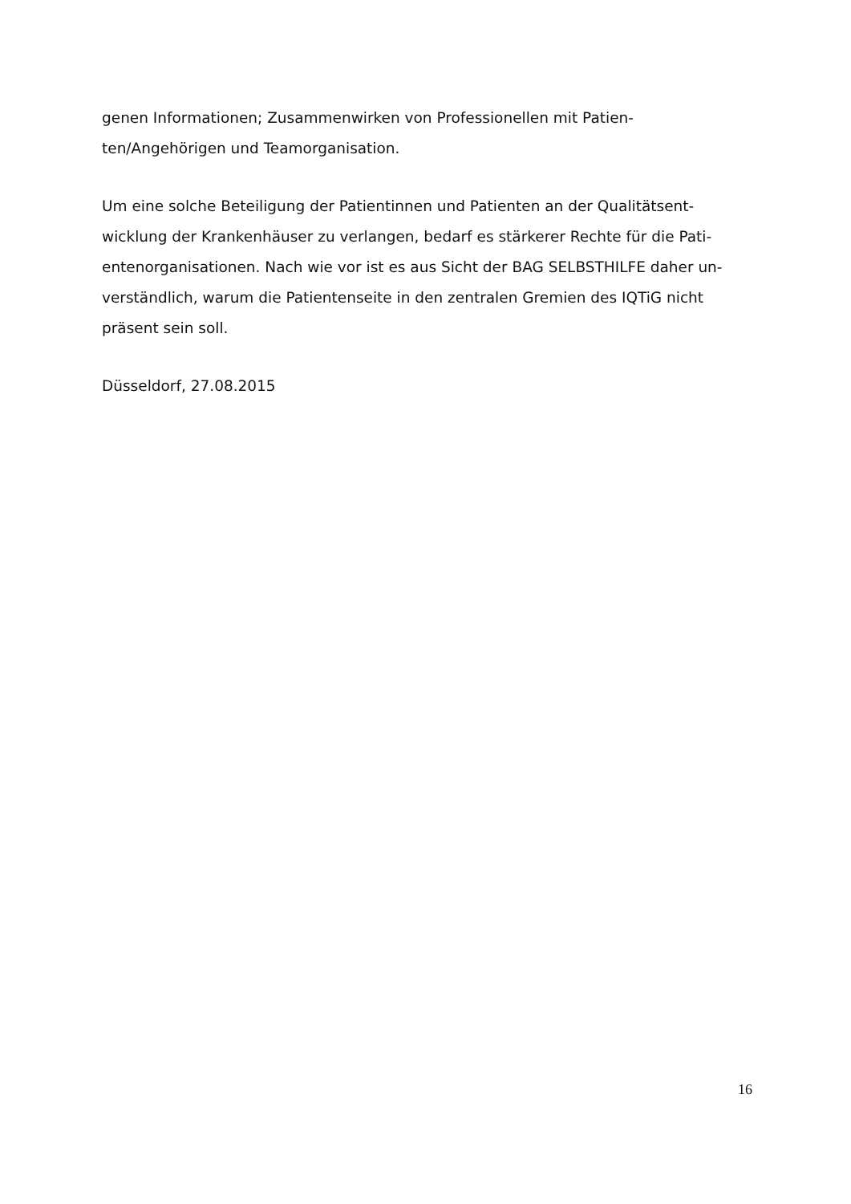genen Informationen; Zusammenwirken von Professionellen mit Patien-
ten/Angehörigen und Teamorganisation.
Um eine solche Beteiligung der Patientinnen und Patienten an der Qualitätsent-
wicklung der Krankenhäuser zu verlangen, bedarf es stärkerer Rechte für die Pati-
entenorganisationen. Nach wie vor ist es aus Sicht der BAG SELBSTHILFE daher un-
verständlich, warum die Patientenseite in den zentralen Gremien des IQTiG nicht
präsent sein soll.
Düsseldorf, 27.08.2015
16